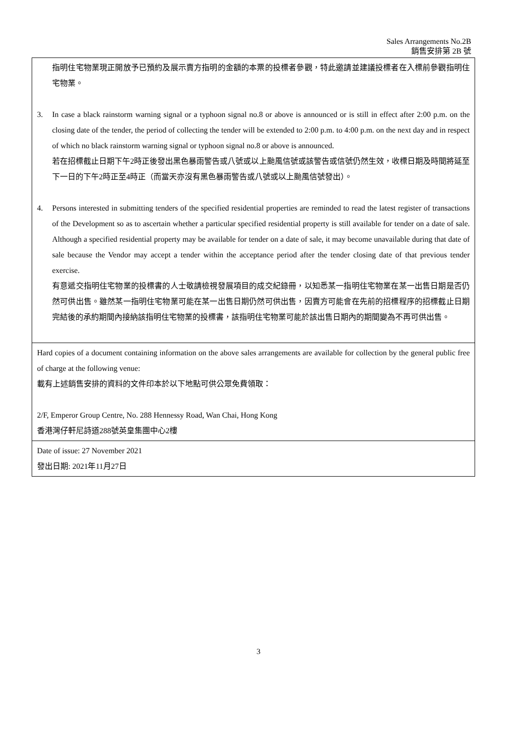Sales Arrangements No.2B
銷售安排第 2B 號
| 指明住宅物業現正開放予已預約及展示賣方指明的金額的本票的投標者參觀，特此邀請並建議投標者在入標前參觀指明住宅物業。 3. In case a black rainstorm warning signal or a typhoon signal no.8 or above is announced or is still in effect after 2:00 p.m. on the closing date of the tender, the period of collecting the tender will be extended to 2:00 p.m. to 4:00 p.m. on the next day and in respect of which no black rainstorm warning signal or typhoon signal no.8 or above is announced. 若在招標截止日期下午2時正後發出黑色暴雨警告或八號或以上颱風信號或該警告或信號仍然生效，收標日期及時間將延至下一日的下午2時正至4時正（而當天亦沒有黑色暴雨警告或八號或以上颱風信號發出）。 4. Persons interested in submitting tenders of the specified residential properties are reminded to read the latest register of transactions of the Development so as to ascertain whether a particular specified residential property is still available for tender on a date of sale. Although a specified residential property may be available for tender on a date of sale, it may become unavailable during that date of sale because the Vendor may accept a tender within the acceptance period after the tender closing date of that previous tender exercise. 有意遞交指明住宅物業的投標書的人士敬請檢視發展項目的成交紀錄冊，以知悉某一指明住宅物業在某一出售日期是否仍然可供出售。雖然某一指明住宅物業可能在某一出售日期仍然可供出售，因賣方可能會在先前的招標程序的招標截止日期完結後的承約期間內接納該指明住宅物業的投標書，該指明住宅物業可能於該出售日期內的期間變為不再可供出售。 |
| Hard copies of a document containing information on the above sales arrangements are available for collection by the general public free of charge at the following venue: 載有上述銷售安排的資料的文件印本於以下地點可供公眾免費領取： 2/F, Emperor Group Centre, No. 288 Hennessy Road, Wan Chai, Hong Kong 香港灣仔軒尼詩道288號英皇集團中心2樓 |
| Date of issue: 27 November 2021 發出日期: 2021年11月27日 |
3